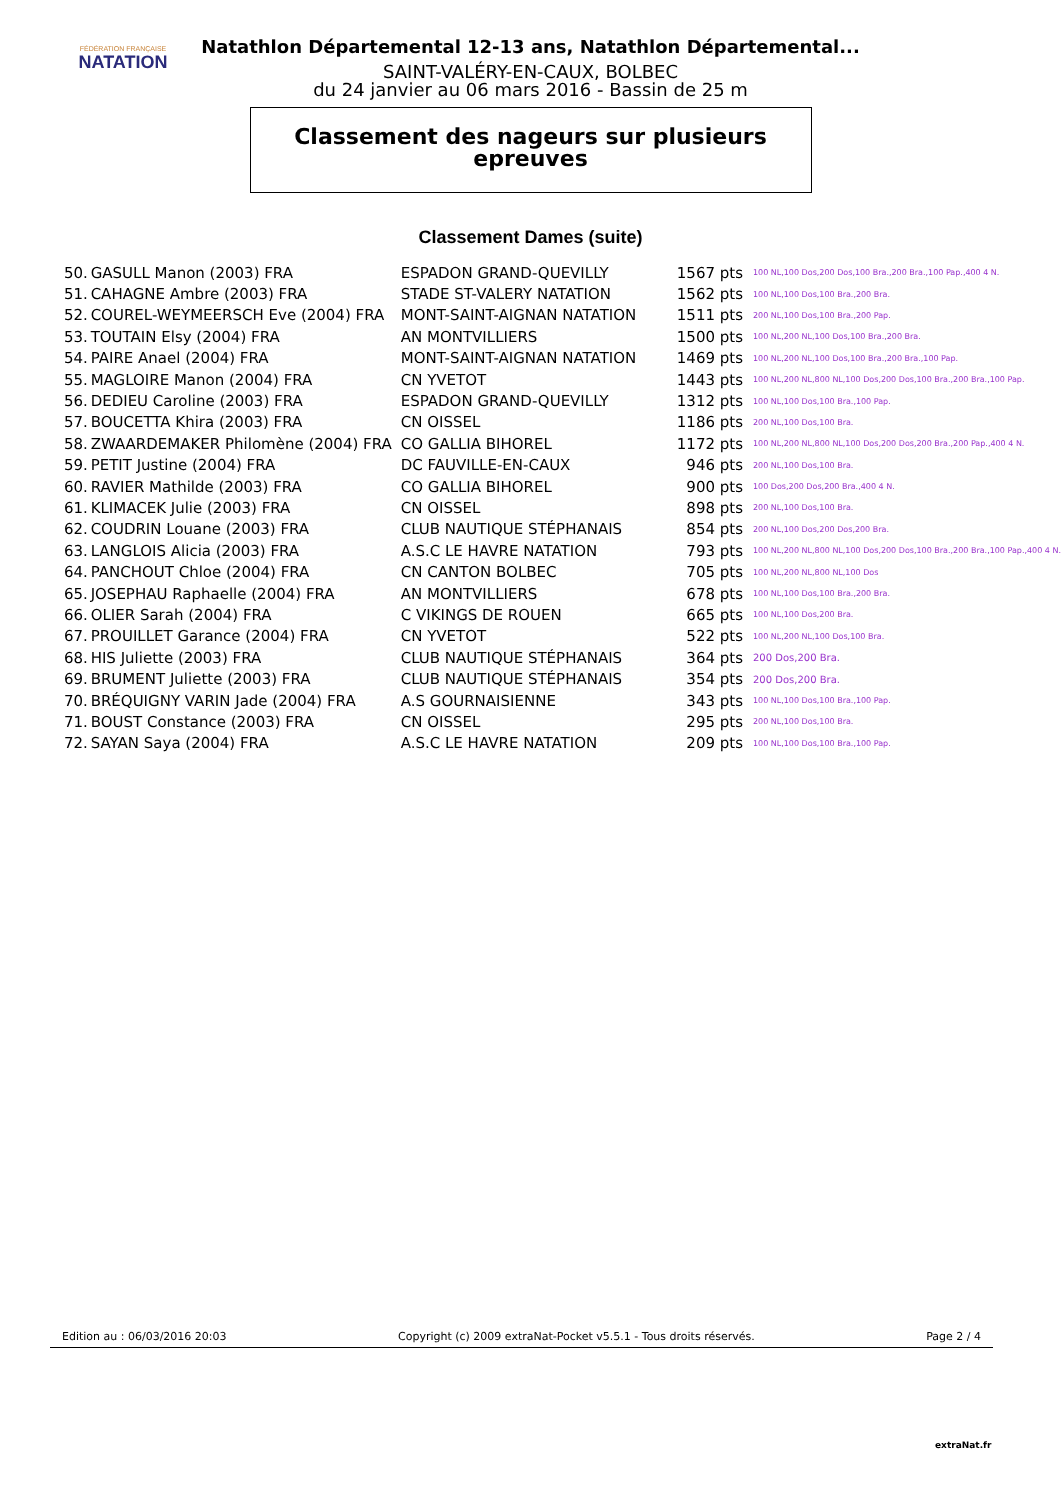FÉDÉRATION FRANÇAISE
NATATION
Natathlon Départemental 12-13 ans, Natathlon Départemental...
SAINT-VALÉRY-EN-CAUX, BOLBEC
du 24 janvier au 06 mars 2016 - Bassin de 25 m
Classement des nageurs sur plusieurs
epreuves
Classement Dames (suite)
| 50. | GASULL Manon (2003) FRA | ESPADON GRAND-QUEVILLY | 1567 pts | 100 NL,100 Dos,200 Dos,100 Bra.,200 Bra.,100 Pap.,400 4 N. |
| 51. | CAHAGNE Ambre (2003) FRA | STADE ST-VALERY NATATION | 1562 pts | 100 NL,100 Dos,100 Bra.,200 Bra. |
| 52. | COUREL-WEYMEERSCH Eve (2004) FRA | MONT-SAINT-AIGNAN NATATION | 1511 pts | 200 NL,100 Dos,100 Bra.,200 Pap. |
| 53. | TOUTAIN Elsy (2004) FRA | AN MONTVILLIERS | 1500 pts | 100 NL,200 NL,100 Dos,100 Bra.,200 Bra. |
| 54. | PAIRE Anael (2004) FRA | MONT-SAINT-AIGNAN NATATION | 1469 pts | 100 NL,200 NL,100 Dos,100 Bra.,200 Bra.,100 Pap. |
| 55. | MAGLOIRE Manon (2004) FRA | CN YVETOT | 1443 pts | 100 NL,200 NL,800 NL,100 Dos,200 Dos,100 Bra.,200 Bra.,100 Pap. |
| 56. | DEDIEU Caroline (2003) FRA | ESPADON GRAND-QUEVILLY | 1312 pts | 100 NL,100 Dos,100 Bra.,100 Pap. |
| 57. | BOUCETTA Khira (2003) FRA | CN OISSEL | 1186 pts | 200 NL,100 Dos,100 Bra. |
| 58. | ZWAARDEMAKER Philomène (2004) FRA | CO GALLIA BIHOREL | 1172 pts | 100 NL,200 NL,800 NL,100 Dos,200 Dos,200 Bra.,200 Pap.,400 4 N. |
| 59. | PETIT Justine (2004) FRA | DC FAUVILLE-EN-CAUX | 946 pts | 200 NL,100 Dos,100 Bra. |
| 60. | RAVIER Mathilde (2003) FRA | CO GALLIA BIHOREL | 900 pts | 100 Dos,200 Dos,200 Bra.,400 4 N. |
| 61. | KLIMACEK Julie (2003) FRA | CN OISSEL | 898 pts | 200 NL,100 Dos,100 Bra. |
| 62. | COUDRIN Louane (2003) FRA | CLUB NAUTIQUE STÉPHANAIS | 854 pts | 200 NL,100 Dos,200 Dos,200 Bra. |
| 63. | LANGLOIS Alicia (2003) FRA | A.S.C LE HAVRE NATATION | 793 pts | 100 NL,200 NL,800 NL,100 Dos,200 Dos,100 Bra.,200 Bra.,100 Pap.,400 4 N. |
| 64. | PANCHOUT Chloe (2004) FRA | CN CANTON BOLBEC | 705 pts | 100 NL,200 NL,800 NL,100 Dos |
| 65. | JOSEPHAU Raphaelle (2004) FRA | AN MONTVILLIERS | 678 pts | 100 NL,100 Dos,100 Bra.,200 Bra. |
| 66. | OLIER Sarah (2004) FRA | C VIKINGS DE ROUEN | 665 pts | 100 NL,100 Dos,200 Bra. |
| 67. | PROUILLET Garance (2004) FRA | CN YVETOT | 522 pts | 100 NL,200 NL,100 Dos,100 Bra. |
| 68. | HIS Juliette (2003) FRA | CLUB NAUTIQUE STÉPHANAIS | 364 pts | 200 Dos,200 Bra. |
| 69. | BRUMENT Juliette (2003) FRA | CLUB NAUTIQUE STÉPHANAIS | 354 pts | 200 Dos,200 Bra. |
| 70. | BRÉQUIGNY VARIN Jade (2004) FRA | A.S GOURNAISIENNE | 343 pts | 100 NL,100 Dos,100 Bra.,100 Pap. |
| 71. | BOUST Constance (2003) FRA | CN OISSEL | 295 pts | 200 NL,100 Dos,100 Bra. |
| 72. | SAYAN Saya (2004) FRA | A.S.C LE HAVRE NATATION | 209 pts | 100 NL,100 Dos,100 Bra.,100 Pap. |
Edition au : 06/03/2016 20:03 Copyright (c) 2009 extraNat-Pocket v5.5.1 - Tous droits réservés. Page 2 / 4
extraNat.fr